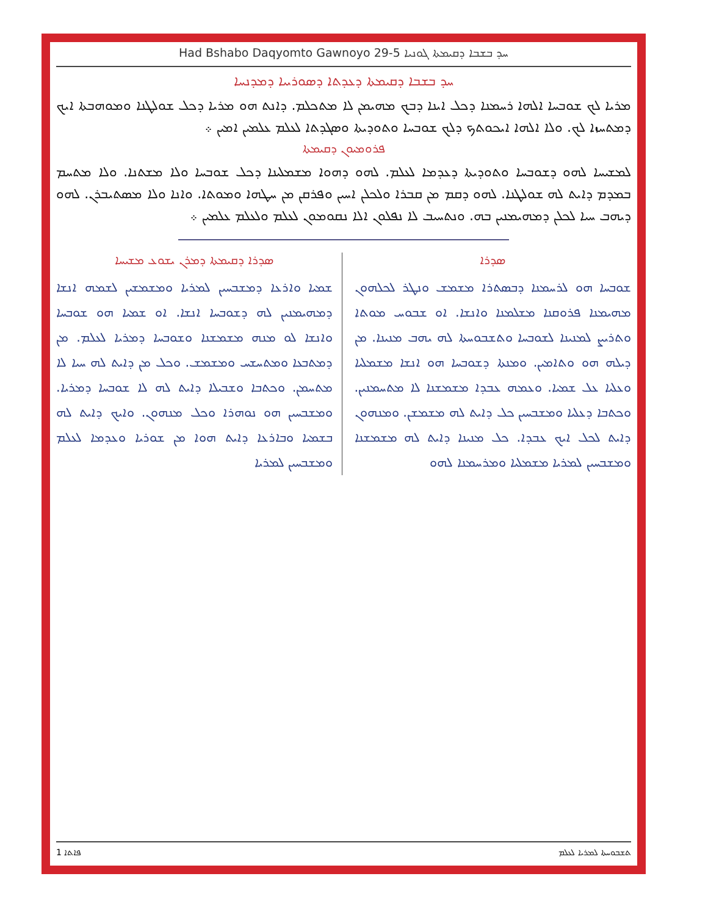Had Bshabo Daqyomto Gawnoyo 29-5 ܚܕ ܒܫܒܐ ܕܩܝܡܬܐ ܓܘܢܝܐ
ܚܕ ܒܫܒܐ ܕܩܝܡܬܐ ܕܥܕܬܐ ܕܣܘܪܝܝܐ ܕܡܕܢܚܐ
ܡܪܝܐ ܠܟ ܫܘܒܚܐ ܐܠܗܐ ܪܚܡܢܐ ܕܟܠ ܐܝܢܐ ܕܒܟ ܡܗܝܡܢ ܠܐ ܡܬܟܠܡ. ܕܐܢܬ ܗܘ ܡܪܝܐ ܕܟܠ ܫܘܠܛܢܐ ܘܡܘܗܒܬܐ ܐܝܟ ܕܡܬܚܙܐ ܠܟ. ܘܠܐ ܐܠܗܐ ܐܝܟܘܬܟ ܕܠܟ ܫܘܒܚܐ ܘܬܘܕܝܬܐ ܘܣܓܕܬܐ ܠܥܠܡ ܥܠܡܝܢ ܐܡܝܢ ܀
ܦܪܘܡܝܘܢ ܕܩܝܡܬܐ
ܠܡܫܝܚܐ ܠܗܘ ܕܫܘܒܚܐ ܘܬܘܕܝܬܐ ܕܥܕܡܐ ܠܥܠܡ. ܠܗܘ ܕܗܘܐ ܡܫܡܠܝܢܐ ܕܟܠ ܫܘܒܚܐ ܘܠܐ ܡܫܬܢܐ. ܘܠܐ ܡܬܚܡ ܒܡܕܡ ܕܐܝܬ ܠܗ ܫܘܠܛܢܐ. ܠܗܘ ܕܩܡ ܡܢ ܩܒܪܐ ܘܠܟܠܢ ܐܚܝܢ ܘܦܪܩܢ ܡܢ ܚܛܗܐ ܘܡܘܬܐ. ܘܐܢܐ ܘܠܐ ܡܣܬܝܒܪܢ. ܠܗܘ ܕܝܗܒ ܚܝܐ ܠܟܠܢ ܕܡܗܝܡܢܝܢ ܒܗ. ܘܢܬܚܝܒ ܠܐ ܢܦܠܘܢ ܐܠܐ ܢܩܘܡܘܢ ܠܥܠܡ ܘܠܥܠܡ ܥܠܡܝܢ ܀
ܣܕܪܐ
ܫܘܒܚܐ ܗܘ ܠܪܚܡܢܐ ܕܒܣܬܪܐ ܡܫܡܫ ܘܢܛܪ ܠܟܠܗܘܢ ܡܗܝܡܢܐ ܦܪܘܩܢܐ ܡܫܠܡܢܐ ܘܐܢܫܐ. ܐܘ ܫܒܘܚ ܡܘܬܐ ܘܬܪܝܨ ܠܡܢܝܢܐ ܠܫܘܒܚܐ ܘܬܫܒܘܚܬܐ ܠܗ ܝܗܒ ܡܢܝܢܐ. ܡܢ ܕܝܠܗ ܗܘ ܘܬܐܡܝܢ. ܘܡܢܬܐ ܕܫܘܒܚܐ ܗܘ ܐܢܫܐ ܡܫܡܠܝܐ ܘܥܠܝܐ ܥܠ ܫܡܝܐ. ܘܥܡܗ ܥܒܕܐ ܡܫܡܫܢܐ ܠܐ ܡܬܚܡܢܝܢ. ܘܟܬܒܐ ܕܥܠܝܐ ܘܡܫܒܚܝܢ ܟܠ ܕܐܝܬ ܠܗ ܡܫܡܫܢ. ܘܡܢܗܘܢ ܕܐܝܬ ܠܟܠ ܐܝܟ ܥܒܕܐ. ܟܠ ܡܢܝܢܐ ܕܐܝܬ ܠܗ ܡܫܡܫܢܐ ܘܡܫܒܚܝܢ ܠܡܪܝܐ ܡܫܡܠܝܐ ܘܡܪܚܡܢܐ ܠܗܘ
ܣܕܪܐ ܕܩܝܡܬܐ ܕܡܪܢ ܝܫܘܥ ܡܫܝܚܐ
ܫܡܝܐ ܘܐܪܥܐ ܕܡܫܒܚܝܢ ܠܡܪܝܐ ܘܡܫܡܫܝܢ ܠܫܡܗ ܐܢܫܐ ܕܡܗܝܡܢܝܢ ܠܗ ܕܫܘܒܚܐ ܐܢܫܐ. ܐܘ ܫܡܝܐ ܗܘ ܫܘܒܚܐ ܘܐܢܫܐ ܠܘ ܡܢܗ ܡܫܡܫܢܐ ܘܫܘܒܚܐ ܕܡܪܝܐ ܠܥܠܡ. ܡܢ ܕܡܬܒܥܐ ܘܡܬܚܫܚ ܘܡܫܡܫ. ܘܟܠ ܡܢ ܕܐܝܬ ܠܗ ܚܝܐ ܠܐ ܡܬܚܡܢ. ܘܟܬܒܐ ܘܫܒܝܠܐ ܕܐܝܬ ܠܗ ܠܐ ܫܘܒܚܐ ܕܡܪܝܐ. ܘܡܫܒܚܝܢ ܗܘ ܢܘܗܪܐ ܘܟܠ ܡܢܗܘܢ. ܘܐܝܟ ܕܐܝܬ ܠܗ ܒܫܡܝܐ ܘܒܐܪܥܐ ܕܐܝܬ ܗܘܐ ܡܢ ܫܘܪܝܐ ܘܥܕܡܐ ܠܥܠܡ ܘܡܫܒܚܝܢ ܠܡܪܝܐ
1 ܦܐܬܐ ܬܫܒܘܚܬܐ ܠܡܪܝܐ ܠܥܠܡ